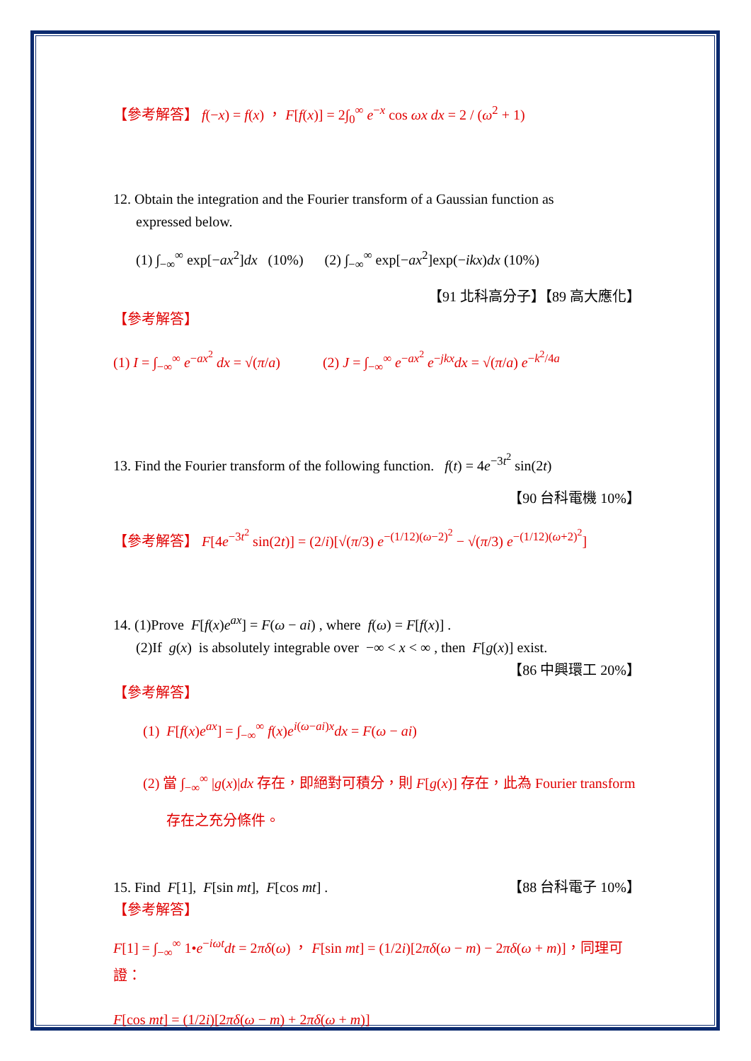【參考解答】 f(−x) = f(x) ， F[f(x)] = 2∫<sub>0</sub><sup>∞</sup> e<sup>−x</sup> cos ωx dx = 2 / (ω<sup>2</sup> + 1)
12. Obtain the integration and the Fourier transform of a Gaussian function as
expressed below.
(1) ∫<sub>−∞</sub><sup>∞</sup> exp[−ax<sup>2</sup>]dx (10%) (2) ∫<sub>−∞</sub><sup>∞</sup> exp[−ax<sup>2</sup>]exp(−ikx)dx (10%)
【91 北科高分子】【89 高大應化】
【參考解答】
(1) I = ∫<sub>−∞</sub><sup>∞</sup> e<sup>−ax<sup>2</sup></sup> dx = √(π/a) (2) J = ∫<sub>−∞</sub><sup>∞</sup> e<sup>−ax<sup>2</sup></sup> e<sup>−jkx</sup>dx = √(π/a) e<sup>−k<sup>2</sup>/4a</sup>
13. Find the Fourier transform of the following function. f(t) = 4e<sup>−3t<sup>2</sup></sup> sin(2t)
【90 台科電機 10%】
【參考解答】 F[4e<sup>−3t<sup>2</sup></sup> sin(2t)] = (2/i)[√(π/3) e<sup>−(1/12)(ω−2)<sup>2</sup></sup> − √(π/3) e<sup>−(1/12)(ω+2)<sup>2</sup></sup>]
14. (1)Prove F[f(x)e<sup>ax</sup>] = F(ω − ai) , where f(ω) = F[f(x)] .
(2)If g(x) is absolutely integrable over −∞ < x < ∞ , then F[g(x)] exist.
【86 中興環工 20%】
【參考解答】
(1) F[f(x)e<sup>ax</sup>] = ∫<sub>−∞</sub><sup>∞</sup> f(x)e<sup>i(ω−ai)x</sup>dx = F(ω − ai)
(2) 當 ∫<sub>−∞</sub><sup>∞</sup> |g(x)|dx 存在，即絕對可積分，則 F[g(x)] 存在，此為 Fourier transform
存在之充分條件。
15. Find F[1], F[sin mt], F[cos mt] . 【88 台科電子 10%】
【參考解答】
F[1] = ∫<sub>−∞</sub><sup>∞</sup> 1•e<sup>−iωt</sup>dt = 2πδ(ω) ， F[sin mt] = (1/2i)[2πδ(ω − m) − 2πδ(ω + m)]，同理可證：
F[cos mt] = (1/2i)[2πδ(ω − m) + 2πδ(ω + m)]